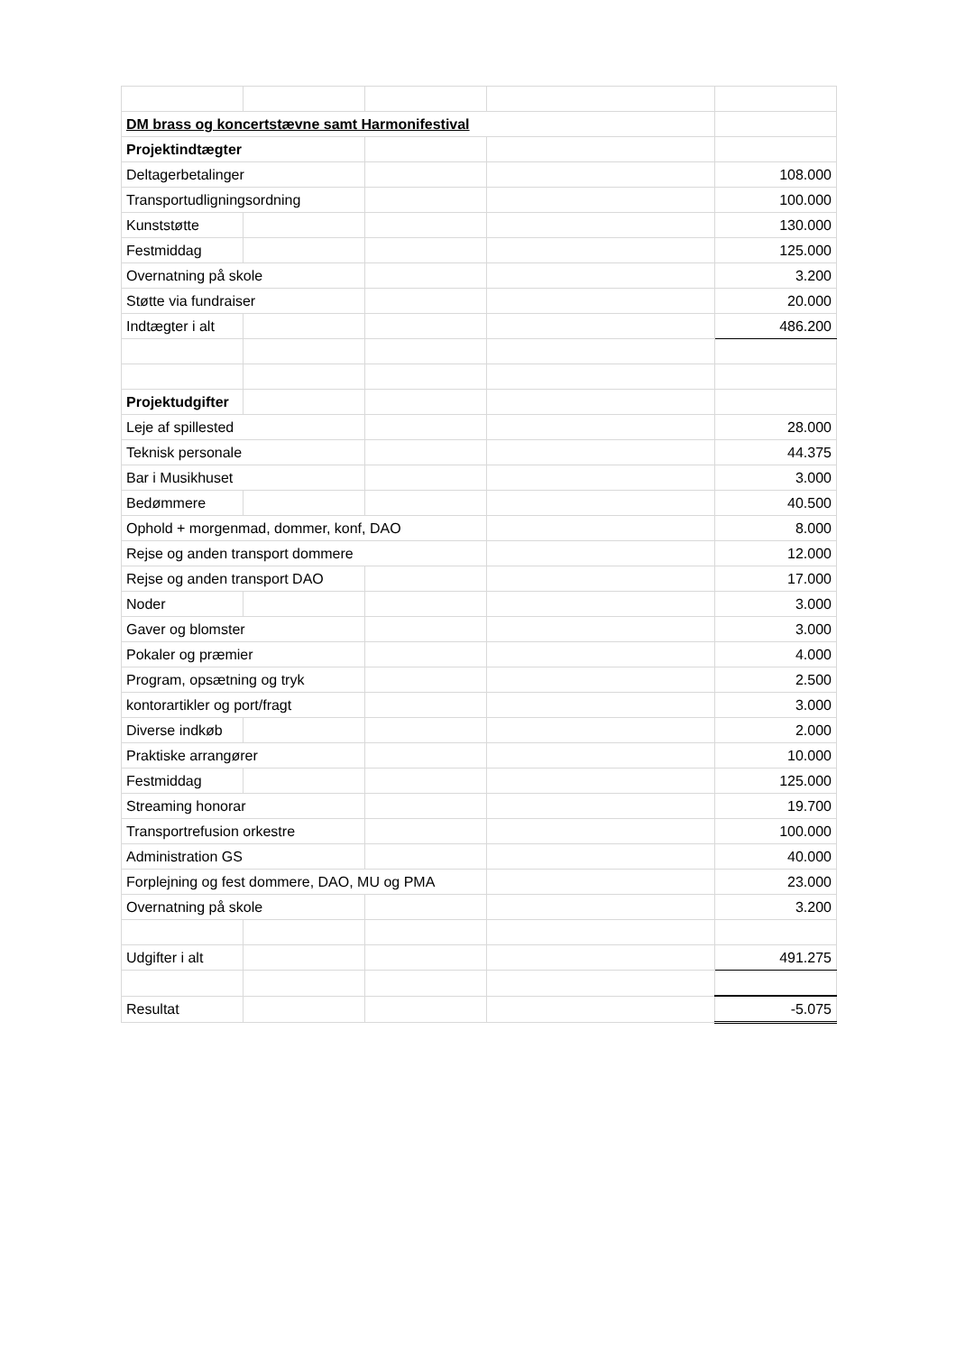| DM brass og koncertstævne samt Harmonifestival | | | | |
| Projektindtægter | | | | |
| Deltagerbetalinger | | | | 108.000 |
| Transportudligningsordning | | | | 100.000 |
| Kunststøtte | | | | 130.000 |
| Festmiddag | | | | 125.000 |
| Overnatning på skole | | | | 3.200 |
| Støtte via fundraiser | | | | 20.000 |
| Indtægter i alt | | | | 486.200 |
| Projektudgifter | | | | |
| Leje af spillested | | | | 28.000 |
| Teknisk personale | | | | 44.375 |
| Bar i Musikhuset | | | | 3.000 |
| Bedømmere | | | | 40.500 |
| Ophold + morgenmad, dommer, konf, DAO | | | | 8.000 |
| Rejse og anden transport dommere | | | | 12.000 |
| Rejse og anden transport DAO | | | | 17.000 |
| Noder | | | | 3.000 |
| Gaver og blomster | | | | 3.000 |
| Pokaler og præmier | | | | 4.000 |
| Program, opsætning og tryk | | | | 2.500 |
| kontorartikler og port/fragt | | | | 3.000 |
| Diverse indkøb | | | | 2.000 |
| Praktiske arrangører | | | | 10.000 |
| Festmiddag | | | | 125.000 |
| Streaming honorar | | | | 19.700 |
| Transportrefusion orkestre | | | | 100.000 |
| Administration GS | | | | 40.000 |
| Forplejning og fest dommere, DAO, MU og PMA | | | | 23.000 |
| Overnatning på skole | | | | 3.200 |
| Udgifter i alt | | | | 491.275 |
| Resultat | | | | -5.075 |